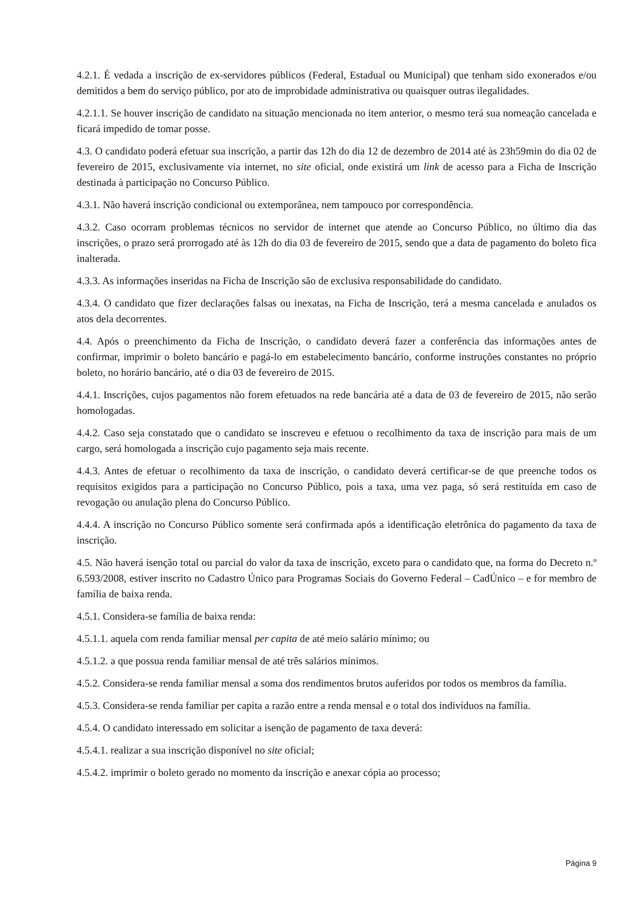4.2.1. É vedada a inscrição de ex-servidores públicos (Federal, Estadual ou Municipal) que tenham sido exonerados e/ou demitidos a bem do serviço público, por ato de improbidade administrativa ou quaisquer outras ilegalidades.
4.2.1.1. Se houver inscrição de candidato na situação mencionada no item anterior, o mesmo terá sua nomeação cancelada e ficará impedido de tomar posse.
4.3. O candidato poderá efetuar sua inscrição, a partir das 12h do dia 12 de dezembro de 2014 até às 23h59min do dia 02 de fevereiro de 2015, exclusivamente via internet, no site oficial, onde existirá um link de acesso para a Ficha de Inscrição destinada à participação no Concurso Público.
4.3.1. Não haverá inscrição condicional ou extemporânea, nem tampouco por correspondência.
4.3.2. Caso ocorram problemas técnicos no servidor de internet que atende ao Concurso Público, no último dia das inscrições, o prazo será prorrogado até às 12h do dia 03 de fevereiro de 2015, sendo que a data de pagamento do boleto fica inalterada.
4.3.3. As informações inseridas na Ficha de Inscrição são de exclusiva responsabilidade do candidato.
4.3.4. O candidato que fizer declarações falsas ou inexatas, na Ficha de Inscrição, terá a mesma cancelada e anulados os atos dela decorrentes.
4.4. Após o preenchimento da Ficha de Inscrição, o candidato deverá fazer a conferência das informações antes de confirmar, imprimir o boleto bancário e pagá-lo em estabelecimento bancário, conforme instruções constantes no próprio boleto, no horário bancário, até o dia 03 de fevereiro de 2015.
4.4.1. Inscrições, cujos pagamentos não forem efetuados na rede bancária até a data de 03 de fevereiro de 2015, não serão homologadas.
4.4.2. Caso seja constatado que o candidato se inscreveu e efetuou o recolhimento da taxa de inscrição para mais de um cargo, será homologada a inscrição cujo pagamento seja mais recente.
4.4.3. Antes de efetuar o recolhimento da taxa de inscrição, o candidato deverá certificar-se de que preenche todos os requisitos exigidos para a participação no Concurso Público, pois a taxa, uma vez paga, só será restituída em caso de revogação ou anulação plena do Concurso Público.
4.4.4. A inscrição no Concurso Público somente será confirmada após a identificação eletrônica do pagamento da taxa de inscrição.
4.5. Não haverá isenção total ou parcial do valor da taxa de inscrição, exceto para o candidato que, na forma do Decreto n.º 6.593/2008, estiver inscrito no Cadastro Único para Programas Sociais do Governo Federal – CadÚnico – e for membro de família de baixa renda.
4.5.1. Considera-se família de baixa renda:
4.5.1.1. aquela com renda familiar mensal per capita de até meio salário mínimo; ou
4.5.1.2. a que possua renda familiar mensal de até três salários mínimos.
4.5.2. Considera-se renda familiar mensal a soma dos rendimentos brutos auferidos por todos os membros da família.
4.5.3. Considera-se renda familiar per capita a razão entre a renda mensal e o total dos indivíduos na família.
4.5.4. O candidato interessado em solicitar a isenção de pagamento de taxa deverá:
4.5.4.1. realizar a sua inscrição disponível no site oficial;
4.5.4.2. imprimir o boleto gerado no momento da inscrição e anexar cópia ao processo;
Página 9